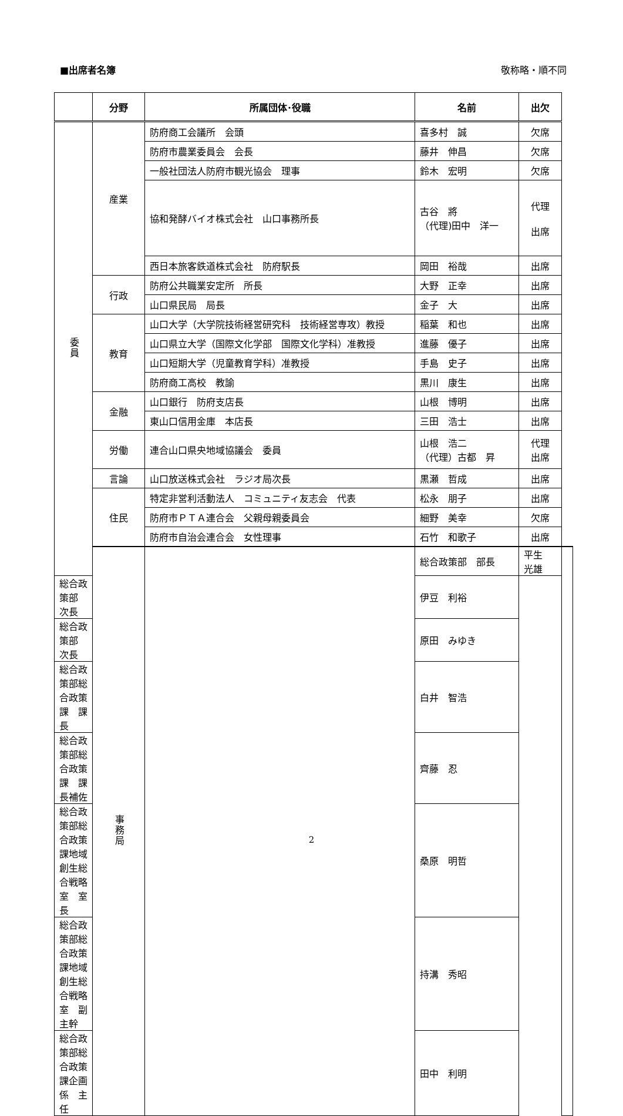■出席者名簿 敬称略・順不同
| | 分野 | 所属団体･役職 | 名前 | 出欠 | |
| --- | --- | --- | --- | --- | --- |
| 委員 | 産業 | 防府商工会議所 会頭 | 喜多村 誠 | 欠席 | |
| | | 防府市農業委員会 会長 | 藤井 伸昌 | 欠席 | |
| | | 一般社団法人防府市観光協会 理事 | 鈴木 宏明 | 欠席 | |
| | | 協和発酵バイオ株式会社 山口事務所長 | 古谷 將 （代理)田中 洋一 | 代理 出席 | |
| | | 西日本旅客鉄道株式会社 防府駅長 | 岡田 裕哉 | 出席 | |
| | 行政 | 防府公共職業安定所 所長 | 大野 正幸 | 出席 | |
| | | 山口県民局 局長 | 金子 大 | 出席 | |
| | 教育 | 山口大学（大学院技術経営研究科 技術経営専攻）教授 | 稲葉 和也 | 出席 | |
| | | 山口県立大学（国際文化学部 国際文化学科）准教授 | 進藤 優子 | 出席 | |
| | | 山口短期大学（児童教育学科）准教授 | 手島 史子 | 出席 | |
| | | 防府商工高校 教諭 | 黒川 康生 | 出席 | |
| | 金融 | 山口銀行 防府支店長 | 山根 博明 | 出席 | |
| | | 東山口信用金庫 本店長 | 三田 浩士 | 出席 | |
| | 労働 | 連合山口県央地域協議会 委員 | 山根 浩二 （代理）古都 昇 | 代理 出席 | |
| | 言論 | 山口放送株式会社 ラジオ局次長 | 黒瀬 哲成 | 出席 | |
| | 住民 | 特定非営利活動法人 コミュニティ友志会 代表 | 松永 朋子 | 出席 | |
| | | 防府市ＰＴＡ連合会 父親母親委員会 | 細野 美幸 | 欠席 | |
| | | 防府市自治会連合会 女性理事 | 石竹 和歌子 | 出席 | |
| | 事務局 | | 総合政策部 部長 | 平生 光雄 | |
| 総合政策部 次長 | | | 伊豆 利裕 | | |
| 総合政策部 次長 | | | 原田 みゆき | | |
| 総合政策部総合政策課 課長 | | | 白井 智浩 | | |
| 総合政策部総合政策課 課長補佐 | | | 齊藤 忍 | | |
| 総合政策部総合政策課地域創生総合戦略室 室長 | | | 桑原 明哲 | | |
| 総合政策部総合政策課地域創生総合戦略室 副主幹 | | | 持溝 秀昭 | | |
| 総合政策部総合政策課企画係 主任 | | | 田中 利明 | | |
2